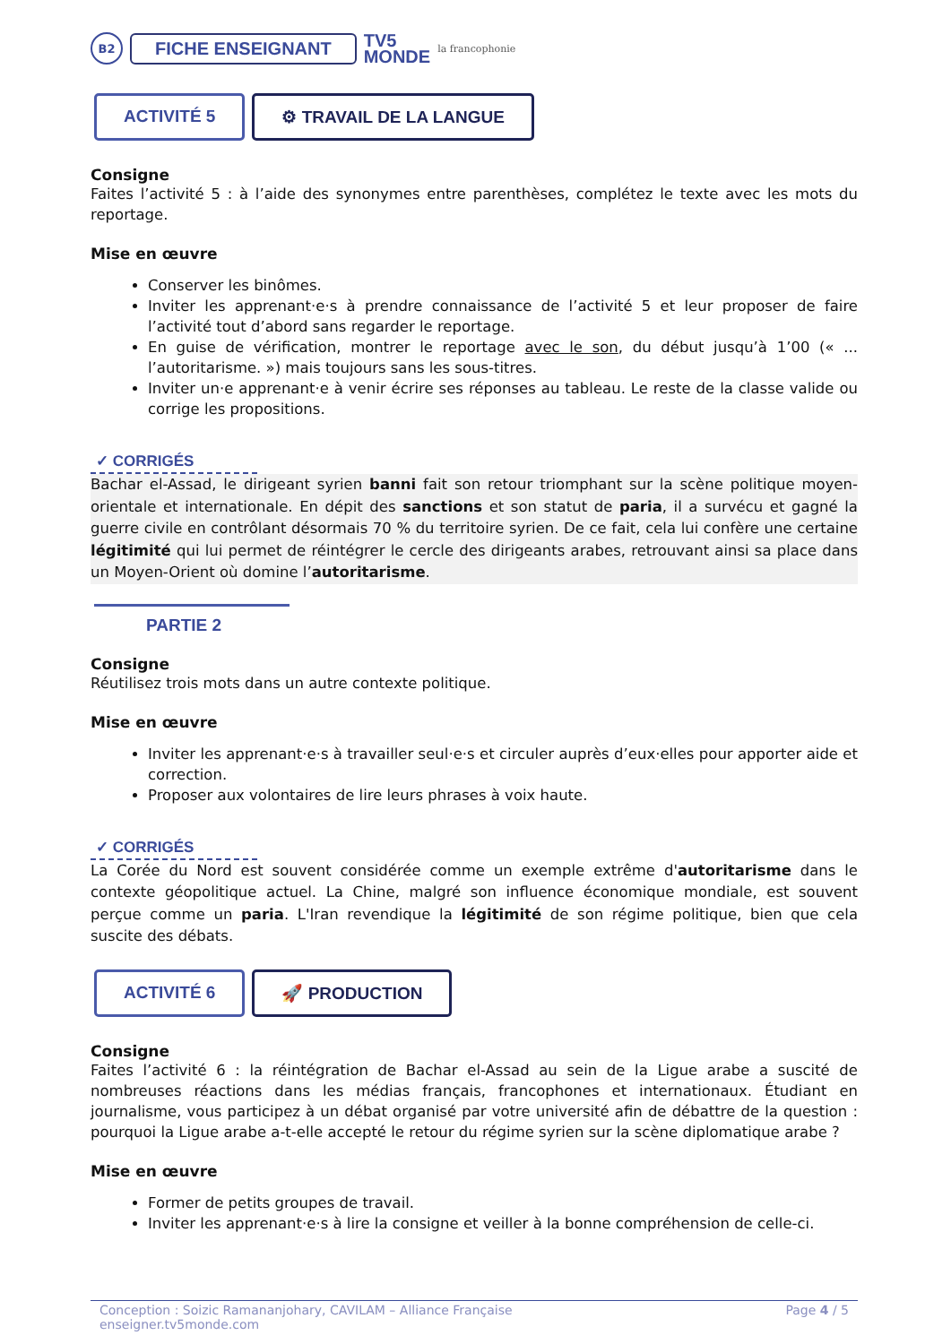B2 FICHE ENSEIGNANT TV5
MONDE la francophonie
ACTIVITÉ 5 ⚙ TRAVAIL DE LA LANGUE
Consigne
Faites l’activité 5 : à l’aide des synonymes entre parenthèses, complétez le texte avec les mots du reportage.
Mise en œuvre
Conserver les binômes.
Inviter les apprenant·e·s à prendre connaissance de l’activité 5 et leur proposer de faire l’activité tout d’abord sans regarder le reportage.
En guise de vérification, montrer le reportage avec le son, du début jusqu’à 1’00 (« ... l’autoritarisme. ») mais toujours sans les sous-titres.
Inviter un·e apprenant·e à venir écrire ses réponses au tableau. Le reste de la classe valide ou corrige les propositions.
✓ CORRIGÉS
Bachar el-Assad, le dirigeant syrien banni fait son retour triomphant sur la scène politique moyen-orientale et internationale. En dépit des sanctions et son statut de paria, il a survécu et gagné la guerre civile en contrôlant désormais 70 % du territoire syrien. De ce fait, cela lui confère une certaine légitimité qui lui permet de réintégrer le cercle des dirigeants arabes, retrouvant ainsi sa place dans un Moyen-Orient où domine l’autoritarisme.
PARTIE 2
Consigne
Réutilisez trois mots dans un autre contexte politique.
Mise en œuvre
Inviter les apprenant·e·s à travailler seul·e·s et circuler auprès d’eux·elles pour apporter aide et correction.
Proposer aux volontaires de lire leurs phrases à voix haute.
✓ CORRIGÉS
La Corée du Nord est souvent considérée comme un exemple extrême d'autoritarisme dans le contexte géopolitique actuel. La Chine, malgré son influence économique mondiale, est souvent perçue comme un paria. L'Iran revendique la légitimité de son régime politique, bien que cela suscite des débats.
ACTIVITÉ 6 🚀 PRODUCTION
Consigne
Faites l’activité 6 : la réintégration de Bachar el-Assad au sein de la Ligue arabe a suscité de nombreuses réactions dans les médias français, francophones et internationaux. Étudiant en journalisme, vous participez à un débat organisé par votre université afin de débattre de la question : pourquoi la Ligue arabe a-t-elle accepté le retour du régime syrien sur la scène diplomatique arabe ?
Mise en œuvre
Former de petits groupes de travail.
Inviter les apprenant·e·s à lire la consigne et veiller à la bonne compréhension de celle-ci.
Conception : Soizic Ramananjohary, CAVILAM – Alliance Française
enseigner.tv5monde.com Page 4 / 5